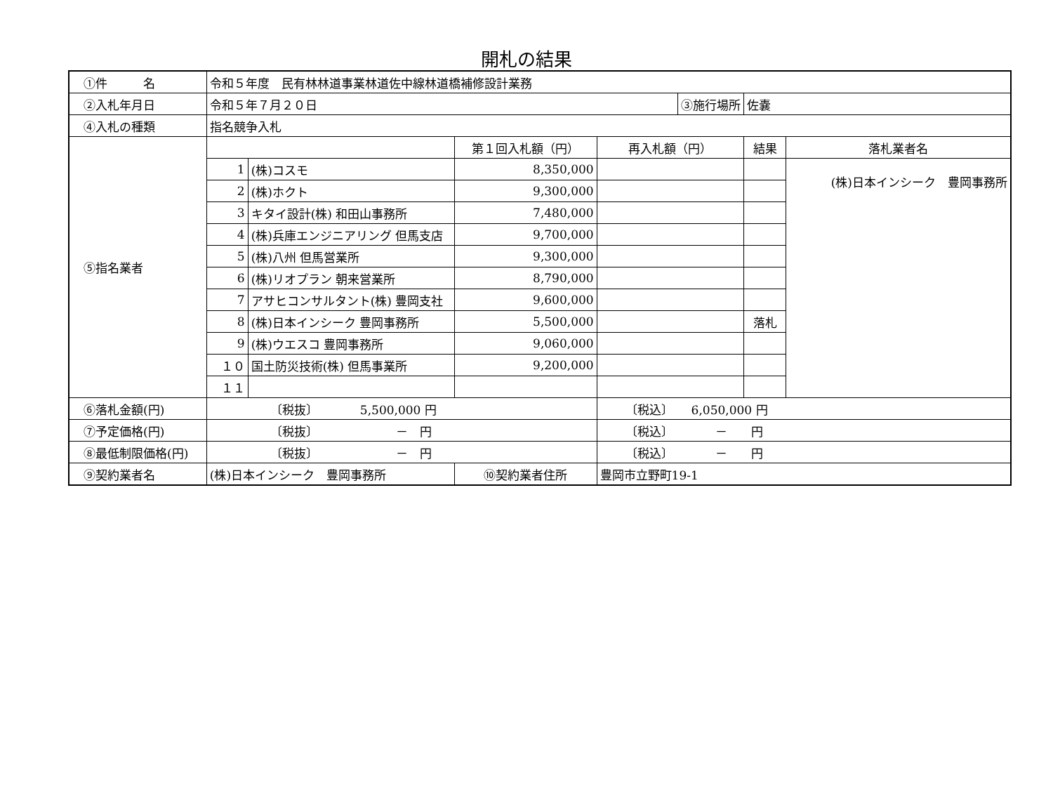開札の結果
| ①件 名 | 令和５年度 民有林林道事業林道佐中線林道橋補修設計業務 | | | | | | |
| ②入札年月日 | 令和５年７月２０日 | | | | ③施行場所 | 佐嚢 | |
| ④入札の種類 | 指名競争入札 | | | | | | |
| ⑤指名業者 | | | 第１回入札額（円） | 再入札額（円） | | 結果 | 落札業者名 |
| | 1 | (株)コスモ | 8,350,000 | | | | (株)日本インシーク 豊岡事務所 |
| | 2 | (株)ホクト | 9,300,000 | | | | |
| | 3 | キタイ設計(株) 和田山事務所 | 7,480,000 | | | | |
| | 4 | (株)兵庫エンジニアリング 但馬支店 | 9,700,000 | | | | |
| | 5 | (株)八州 但馬営業所 | 9,300,000 | | | | |
| | 6 | (株)リオプラン 朝来営業所 | 8,790,000 | | | | |
| | 7 | アサヒコンサルタント(株) 豊岡支社 | 9,600,000 | | | | |
| | 8 | (株)日本インシーク 豊岡事務所 | 5,500,000 | | | 落札 | |
| | 9 | (株)ウエスコ 豊岡事務所 | 9,060,000 | | | | |
| | １０ | 国土防災技術(株) 但馬事業所 | 9,200,000 | | | | |
| | １１ | | | | | | |
| ⑥落札金額(円) | 〔税抜〕 5,500,000 円 | | | 〔税込〕 6,050,000 円 | | | |
| ⑦予定価格(円) | 〔税抜〕 － 円 | | | 〔税込〕 － 円 | | | |
| ⑧最低制限価格(円) | 〔税抜〕 － 円 | | | 〔税込〕 － 円 | | | |
| ⑨契約業者名 | (株)日本インシーク 豊岡事務所 | | ⑩契約業者住所 | 豊岡市立野町19-1 | | | |